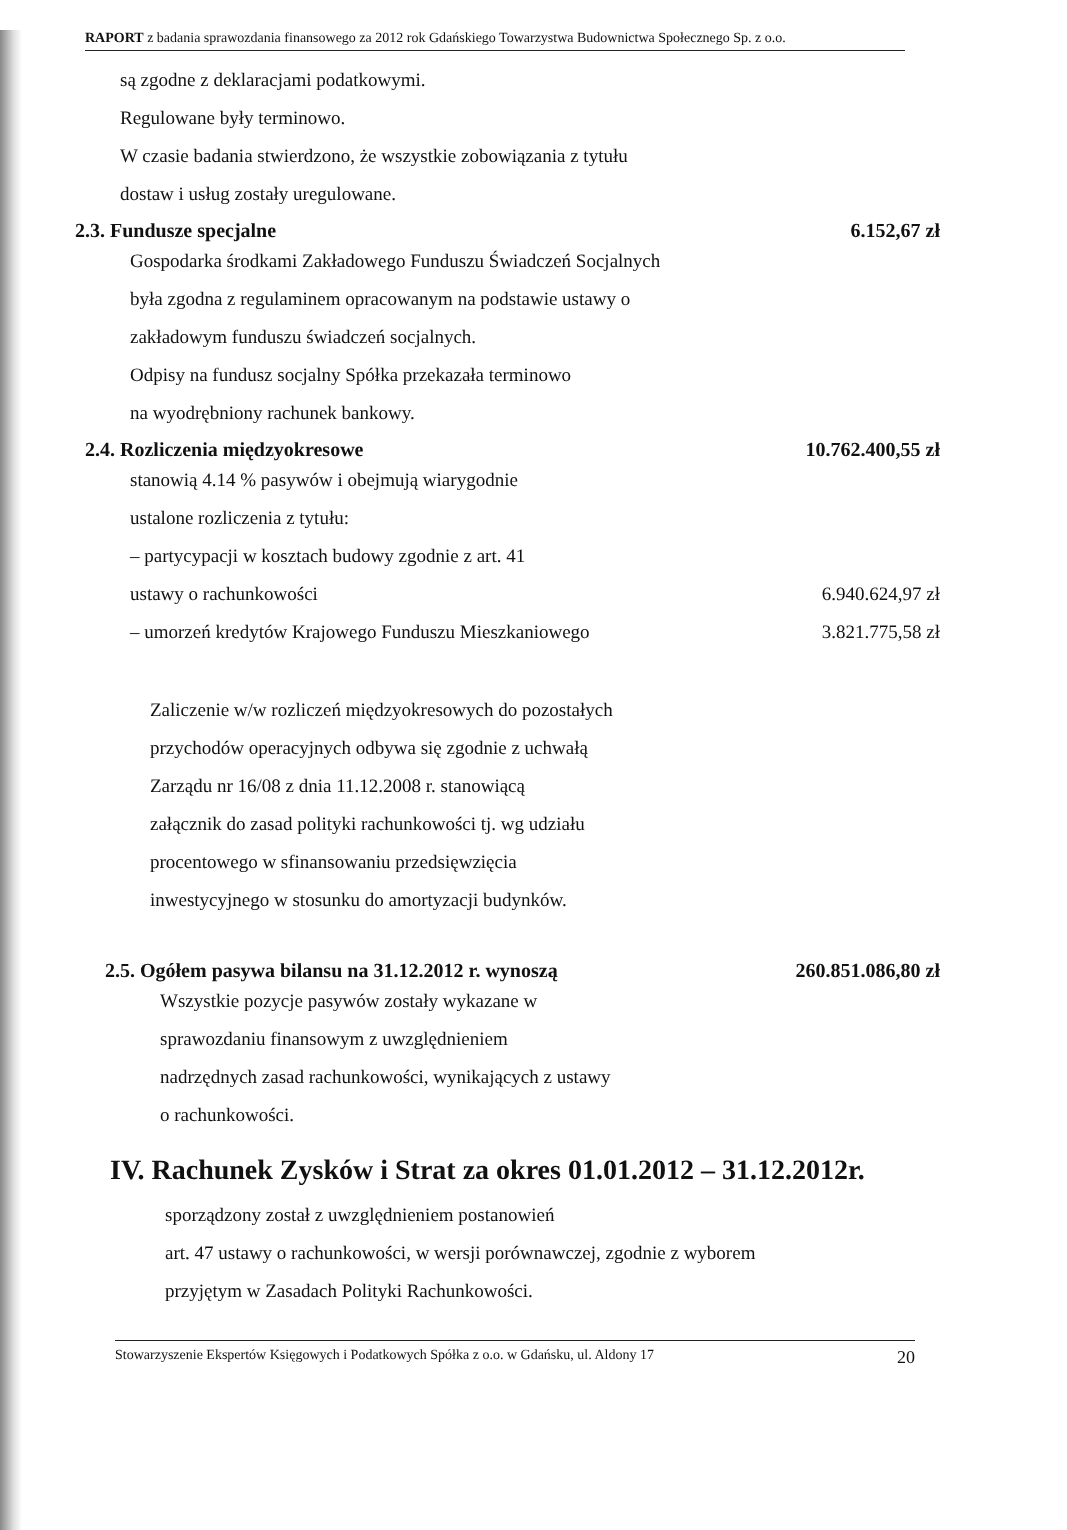RAPORT z badania sprawozdania finansowego za 2012 rok Gdańskiego Towarzystwa Budownictwa Społecznego Sp. z o.o.
są zgodne z deklaracjami podatkowymi.
Regulowane były terminowo.
W czasie badania stwierdzono, że wszystkie zobowiązania z tytułu
dostaw i usług zostały uregulowane.
2.3. Fundusze specjalne 6.152,67 zł
Gospodarka środkami Zakładowego Funduszu Świadczeń Socjalnych
była zgodna z regulaminem opracowanym na podstawie ustawy o
zakładowym funduszu świadczeń socjalnych.
Odpisy na fundusz socjalny Spółka przekazała terminowo
na wyodrębniony rachunek bankowy.
2.4. Rozliczenia międzyokresowe 10.762.400,55 zł
stanowią 4.14 % pasywów i obejmują wiarygodnie
ustalone rozliczenia z tytułu:
– partycypacji w kosztach budowy zgodnie z art. 41
ustawy o rachunkowości 6.940.624,97 zł
– umorzeń kredytów Krajowego Funduszu Mieszkaniowego
3.821.775,58 zł
Zaliczenie w/w rozliczeń międzyokresowych do pozostałych
przychodów operacyjnych odbywa się zgodnie z uchwałą
Zarządu nr 16/08 z dnia 11.12.2008 r. stanowiącą
załącznik do zasad polityki rachunkowości tj. wg udziału
procentowego w sfinansowaniu przedsięwzięcia
inwestycyjnego w stosunku do amortyzacji budynków.
2.5. Ogółem pasywa bilansu na 31.12.2012 r. wynoszą 260.851.086,80 zł
Wszystkie pozycje pasywów zostały wykazane w
sprawozdaniu finansowym z uwzględnieniem
nadrzędnych zasad rachunkowości, wynikających z ustawy
o rachunkowości.
IV. Rachunek Zysków i Strat za okres 01.01.2012 – 31.12.2012r.
sporządzony został z uwzględnieniem postanowień
art. 47 ustawy o rachunkowości, w wersji porównawczej, zgodnie z wyborem
przyjętym w Zasadach Polityki Rachunkowości.
Stowarzyszenie Ekspertów Księgowych i Podatkowych Spółka z o.o. w Gdańsku, ul. Aldony 17 20